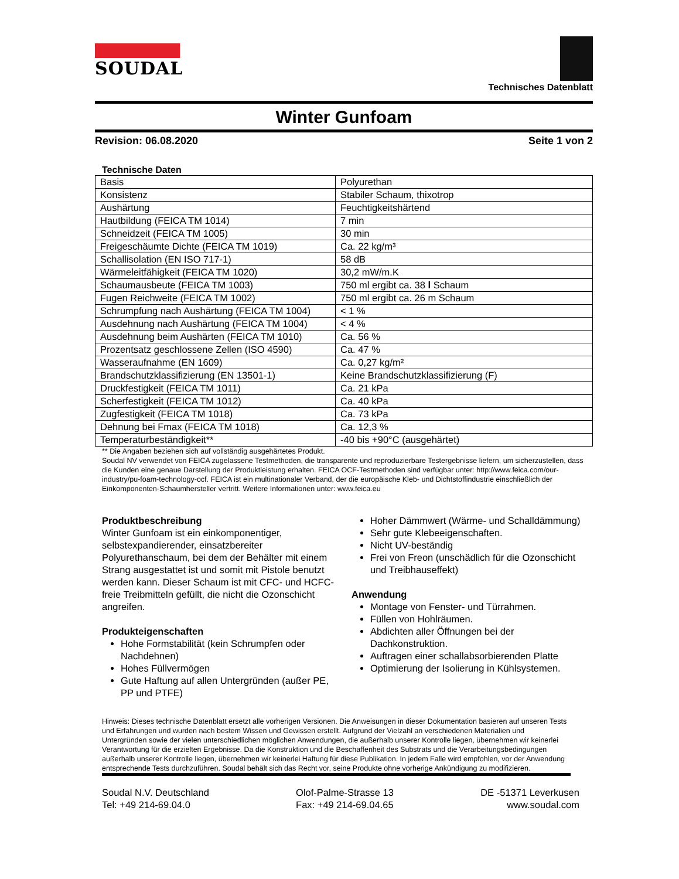SOUDAL
Technisches Datenblatt
Winter Gunfoam
Revision: 06.08.2020 Seite 1 von 2
Technische Daten
| Basis | Polyurethan |
| Konsistenz | Stabiler Schaum, thixotrop |
| Aushärtung | Feuchtigkeitshärtend |
| Hautbildung (FEICA TM 1014) | 7 min |
| Schneidzeit (FEICA TM 1005) | 30 min |
| Freigeschäumte Dichte (FEICA TM 1019) | Ca. 22 kg/m³ |
| Schallisolation (EN ISO 717-1) | 58 dB |
| Wärmeleitfähigkeit (FEICA TM 1020) | 30,2 mW/m.K |
| Schaumausbeute (FEICA TM 1003) | 750 ml ergibt ca. 38 l Schaum |
| Fugen Reichweite (FEICA TM 1002) | 750 ml ergibt ca. 26 m Schaum |
| Schrumpfung nach Aushärtung (FEICA TM 1004) | < 1 % |
| Ausdehnung nach Aushärtung (FEICA TM 1004) | < 4 % |
| Ausdehnung beim Aushärten (FEICA TM 1010) | Ca. 56 % |
| Prozentsatz geschlossene Zellen (ISO 4590) | Ca. 47 % |
| Wasseraufnahme (EN 1609) | Ca. 0,27 kg/m² |
| Brandschutzklassifizierung (EN 13501-1) | Keine Brandschutzklassifizierung (F) |
| Druckfestigkeit (FEICA TM 1011) | Ca. 21 kPa |
| Scherfestigkeit (FEICA TM 1012) | Ca. 40 kPa |
| Zugfestigkeit (FEICA TM 1018) | Ca. 73 kPa |
| Dehnung bei Fmax (FEICA TM 1018) | Ca. 12,3 % |
| Temperaturbeständigkeit** | -40 bis +90°C (ausgehärtet) |
** Die Angaben beziehen sich auf vollständig ausgehärtetes Produkt.
Soudal NV verwendet von FEICA zugelassene Testmethoden, die transparente und reproduzierbare Testergebnisse liefern, um sicherzustellen, dass die Kunden eine genaue Darstellung der Produktleistung erhalten. FEICA OCF-Testmethoden sind verfügbar unter: http://www.feica.com/our-industry/pu-foam-technology-ocf. FEICA ist ein multinationaler Verband, der die europäische Kleb- und Dichtstoffindustrie einschließlich der Einkomponenten-Schaumhersteller vertritt. Weitere Informationen unter: www.feica.eu
Produktbeschreibung
Winter Gunfoam ist ein einkomponentiger, selbstexpandierender, einsatzbereiter Polyurethanschaum, bei dem der Behälter mit einem Strang ausgestattet ist und somit mit Pistole benutzt werden kann. Dieser Schaum ist mit CFC- und HCFC-freie Treibmitteln gefüllt, die nicht die Ozonschicht angreifen.
Produkteigenschaften
Hohe Formstabilität (kein Schrumpfen oder Nachdehnen)
Hohes Füllvermögen
Gute Haftung auf allen Untergründen (außer PE, PP und PTFE)
Hoher Dämmwert (Wärme- und Schalldämmung)
Sehr gute Klebeeigenschaften.
Nicht UV-beständig
Frei von Freon (unschädlich für die Ozonschicht und Treibhauseffekt)
Anwendung
Montage von Fenster- und Türrahmen.
Füllen von Hohlräumen.
Abdichten aller Öffnungen bei der Dachkonstruktion.
Auftragen einer schallabsorbierenden Platte
Optimierung der Isolierung in Kühlsystemen.
Hinweis: Dieses technische Datenblatt ersetzt alle vorherigen Versionen. Die Anweisungen in dieser Dokumentation basieren auf unseren Tests und Erfahrungen und wurden nach bestem Wissen und Gewissen erstellt. Aufgrund der Vielzahl an verschiedenen Materialien und Untergründen sowie der vielen unterschiedlichen möglichen Anwendungen, die außerhalb unserer Kontrolle liegen, übernehmen wir keinerlei Verantwortung für die erzielten Ergebnisse. Da die Konstruktion und die Beschaffenheit des Substrats und die Verarbeitungsbedingungen außerhalb unserer Kontrolle liegen, übernehmen wir keinerlei Haftung für diese Publikation. In jedem Falle wird empfohlen, vor der Anwendung entsprechende Tests durchzuführen. Soudal behält sich das Recht vor, seine Produkte ohne vorherige Ankündigung zu modifizieren.
Soudal N.V. Deutschland
Tel: +49 214-69.04.0
Olof-Palme-Strasse 13
Fax: +49 214-69.04.65
DE -51371 Leverkusen
www.soudal.com